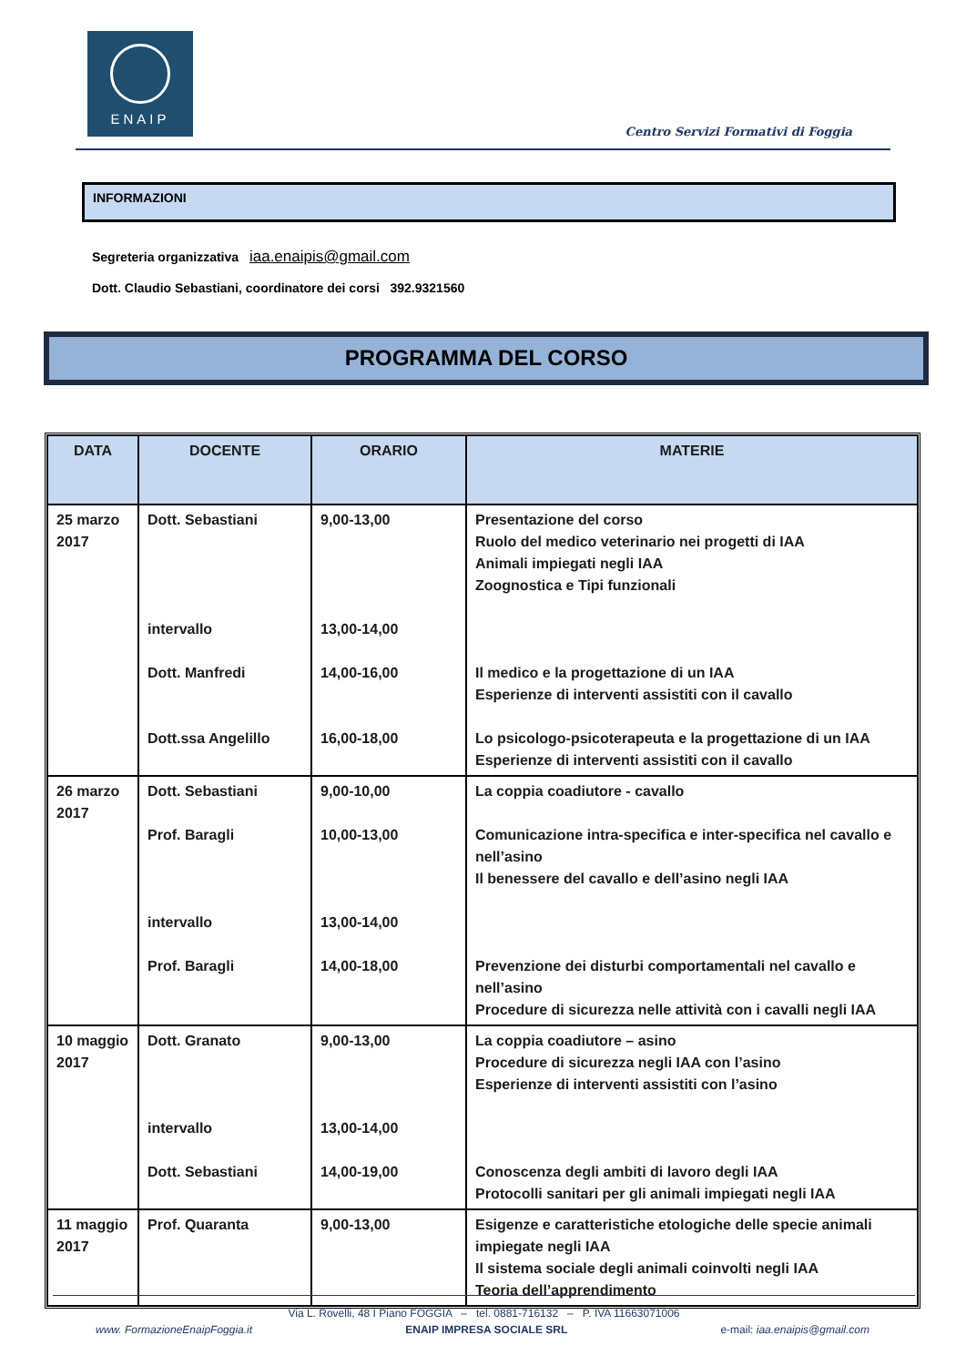ENAIP
Centro Servizi Formativi di Foggia
INFORMAZIONI
Segreteria organizzativa iaa.enaipis@gmail.com
Dott. Claudio Sebastiani, coordinatore dei corsi 392.9321560
PROGRAMMA DEL CORSO
| DATA | DOCENTE | ORARIO | MATERIE |
| --- | --- | --- | --- |
| 25 marzo 2017 | Dott. Sebastiani intervallo Dott. Manfredi Dott.ssa Angelillo | 9,00-13,00 13,00-14,00 14,00-16,00 16,00-18,00 | Presentazione del corso Ruolo del medico veterinario nei progetti di IAA Animali impiegati negli IAA Zoognostica e Tipi funzionali Il medico e la progettazione di un IAA Esperienze di interventi assistiti con il cavallo Lo psicologo-psicoterapeuta e la progettazione di un IAA Esperienze di interventi assistiti con il cavallo |
| 26 marzo 2017 | Dott. Sebastiani Prof. Baragli intervallo Prof. Baragli | 9,00-10,00 10,00-13,00 13,00-14,00 14,00-18,00 | La coppia coadiutore - cavallo Comunicazione intra-specifica e inter-specifica nel cavallo e nell’asino Il benessere del cavallo e dell’asino negli IAA Prevenzione dei disturbi comportamentali nel cavallo e nell’asino Procedure di sicurezza nelle attività con i cavalli negli IAA |
| 10 maggio 2017 | Dott. Granato intervallo Dott. Sebastiani | 9,00-13,00 13,00-14,00 14,00-19,00 | La coppia coadiutore – asino Procedure di sicurezza negli IAA con l’asino Esperienze di interventi assistiti con l’asino Conoscenza degli ambiti di lavoro degli IAA Protocolli sanitari per gli animali impiegati negli IAA |
| 11 maggio 2017 | Prof. Quaranta | 9,00-13,00 | Esigenze e caratteristiche etologiche delle specie animali impiegate negli IAA Il sistema sociale degli animali coinvolti negli IAA Teoria dell’apprendimento |
Via L. Rovelli, 48 I Piano FOGGIA – tel. 0881-716132 – P. IVA 11663071006
www. FormazioneEnaipFoggia.it ENAIP IMPRESA SOCIALE SRL e-mail: iaa.enaipis@gmail.com